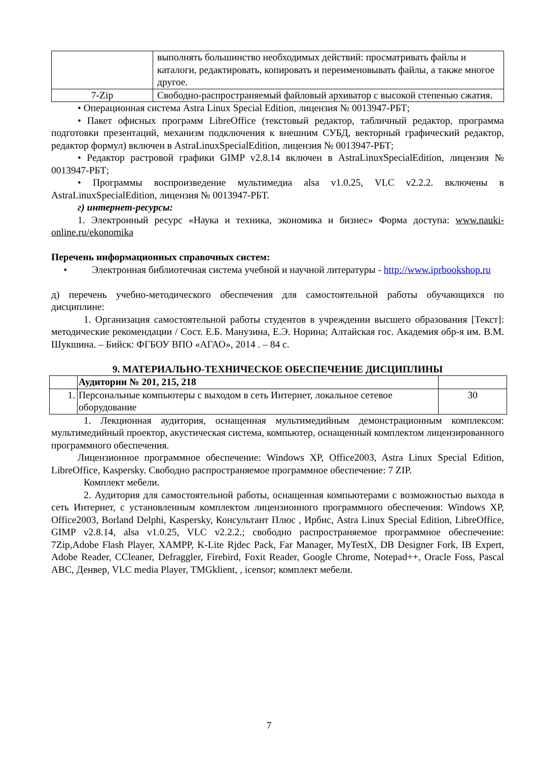| | выполнять большинство необходимых действий: просматривать файлы и каталоги, редактировать, копировать и переименовывать файлы, а также многое другое. |
| 7-Zip | Свободно-распространяемый файловый архиватор с высокой степенью сжатия. |
• Операционная система Astra Linux Special Edition, лицензия № 0013947-РБТ;
• Пакет офисных программ LibreOffice (текстовый редактор, табличный редактор, программа подготовки презентаций, механизм подключения к внешним СУБД, векторный графический редактор, редактор формул) включен в AstraLinuxSpecialEdition, лицензия № 0013947-РБТ;
• Редактор растровой графики GIMP v2.8.14 включен в AstraLinuxSpecialEdition, лицензия № 0013947-РБТ;
• Программы воспроизведение мультимедиа alsa v1.0.25, VLC v2.2.2. включены в AstraLinuxSpecialEdition, лицензия № 0013947-РБТ.
г) интернет-ресурсы:
1. Электронный ресурс «Наука и техника, экономика и бизнес» Форма доступа: www.nauki-online.ru/ekonomika
Перечень информационных справочных систем:
• Электронная библиотечная система учебной и научной литературы - http://www.iprbookshop.ru
д) перечень учебно-методического обеспечения для самостоятельной работы обучающихся по дисциплине:
1. Организация самостоятельной работы студентов в учреждении высшего образования [Текст]: методические рекомендации / Сост. Е.Б. Манузина, Е.Э. Норина; Алтайская гос. Академия обр-я им. В.М. Шукшина. – Бийск: ФГБОУ ВПО «АГАО», 2014 . – 84 с.
9. МАТЕРИАЛЬНО-ТЕХНИЧЕСКОЕ ОБЕСПЕЧЕНИЕ ДИСЦИПЛИНЫ
| | Аудитории № 201, 215, 218 | |
| 1. | Персональные компьютеры с выходом в сеть Интернет, локальное сетевое оборудование | 30 |
1. Лекционная аудитория, оснащенная мультимедийным демонстрационным комплексом: мультимедийный проектор, акустическая система, компьютер, оснащенный комплектом лицензированного программного обеспечения.
Лицензионное программное обеспечение: Windows XP, Office2003, Astra Linux Special Edition, LibreOffice, Kaspersky. Свободно распространяемое программное обеспечение: 7 ZIP.
Комплект мебели.
2. Аудитория для самостоятельной работы, оснащенная компьютерами с возможностью выхода в сеть Интернет, с установленным комплектом лицензионного программного обеспечения: Windows XP, Office2003, Borland Delphi, Kaspersky, Консультант Плюс , Ирбис, Astra Linux Special Edition, LibreOffice, GIMP v2.8.14, alsa v1.0.25, VLC v2.2.2.; свободно распространяемое программное обеспечение: 7Zip,Adobe Flash Player, XAMPP, K-Lite Rjdec Pack, Far Manager, MyTestX, DB Designer Fork, IB Expert, Adobe Reader, CCleaner, Defraggler, Firebird, Foxit Reader, Google Chrome, Notepad++, Oracle Foss, Pascal ABC, Денвер, VLC media Player, TMGklient, , icensor; комплект мебели.
7